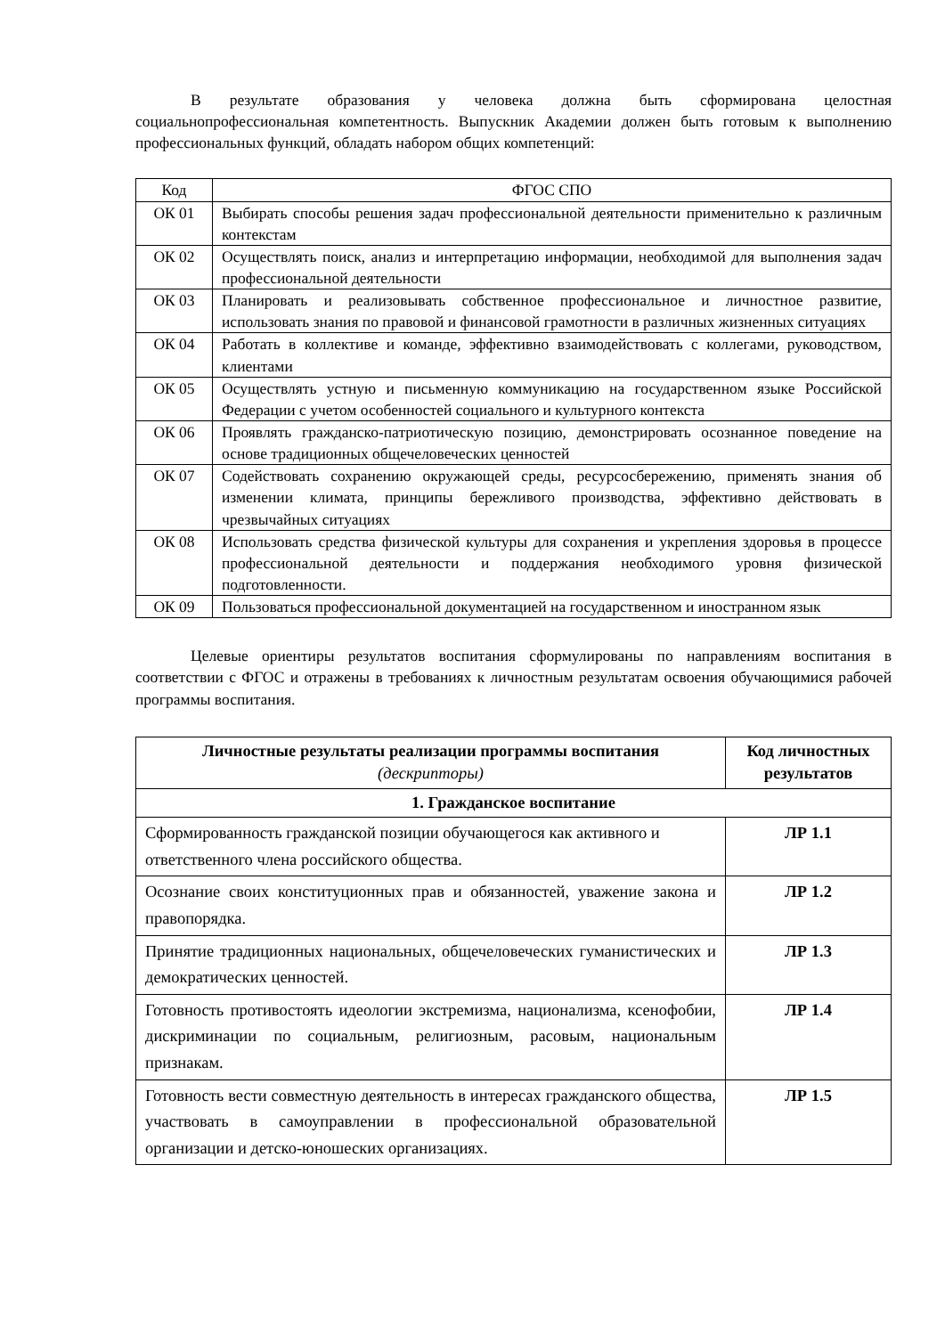В результате образования у человека должна быть сформирована целостная социальнопрофессиональная компетентность. Выпускник Академии должен быть готовым к выполнению профессиональных функций, обладать набором общих компетенций:
| Код | ФГОС СПО |
| ОК 01 | Выбирать способы решения задач профессиональной деятельности применительно к различным контекстам |
| ОК 02 | Осуществлять поиск, анализ и интерпретацию информации, необходимой для выполнения задач профессиональной деятельности |
| ОК 03 | Планировать и реализовывать собственное профессиональное и личностное развитие, использовать знания по правовой и финансовой грамотности в различных жизненных ситуациях |
| ОК 04 | Работать в коллективе и команде, эффективно взаимодействовать с коллегами, руководством, клиентами |
| ОК 05 | Осуществлять устную и письменную коммуникацию на государственном языке Российской Федерации с учетом особенностей социального и культурного контекста |
| ОК 06 | Проявлять гражданско-патриотическую позицию, демонстрировать осознанное поведение на основе традиционных общечеловеческих ценностей |
| ОК 07 | Содействовать сохранению окружающей среды, ресурсосбережению, применять знания об изменении климата, принципы бережливого производства, эффективно действовать в чрезвычайных ситуациях |
| ОК 08 | Использовать средства физической культуры для сохранения и укрепления здоровья в процессе профессиональной деятельности и поддержания необходимого уровня физической подготовленности. |
| ОК 09 | Пользоваться профессиональной документацией на государственном и иностранном язык |
Целевые ориентиры результатов воспитания сформулированы по направлениям воспитания в соответствии с ФГОС и отражены в требованиях к личностным результатам освоения обучающимися рабочей программы воспитания.
| Личностные результаты реализации программы воспитания (дескрипторы) | Код личностных результатов |
| --- | --- |
| 1. Гражданское воспитание | |
| Сформированность гражданской позиции обучающегося как активного и ответственного члена российского общества. | ЛР 1.1 |
| Осознание своих конституционных прав и обязанностей, уважение закона и правопорядка. | ЛР 1.2 |
| Принятие традиционных национальных, общечеловеческих гуманистических и демократических ценностей. | ЛР 1.3 |
| Готовность противостоять идеологии экстремизма, национализма, ксенофобии, дискриминации по социальным, религиозным, расовым, национальным признакам. | ЛР 1.4 |
| Готовность вести совместную деятельность в интересах гражданского общества, участвовать в самоуправлении в профессиональной образовательной организации и детско-юношеских организациях. | ЛР 1.5 |